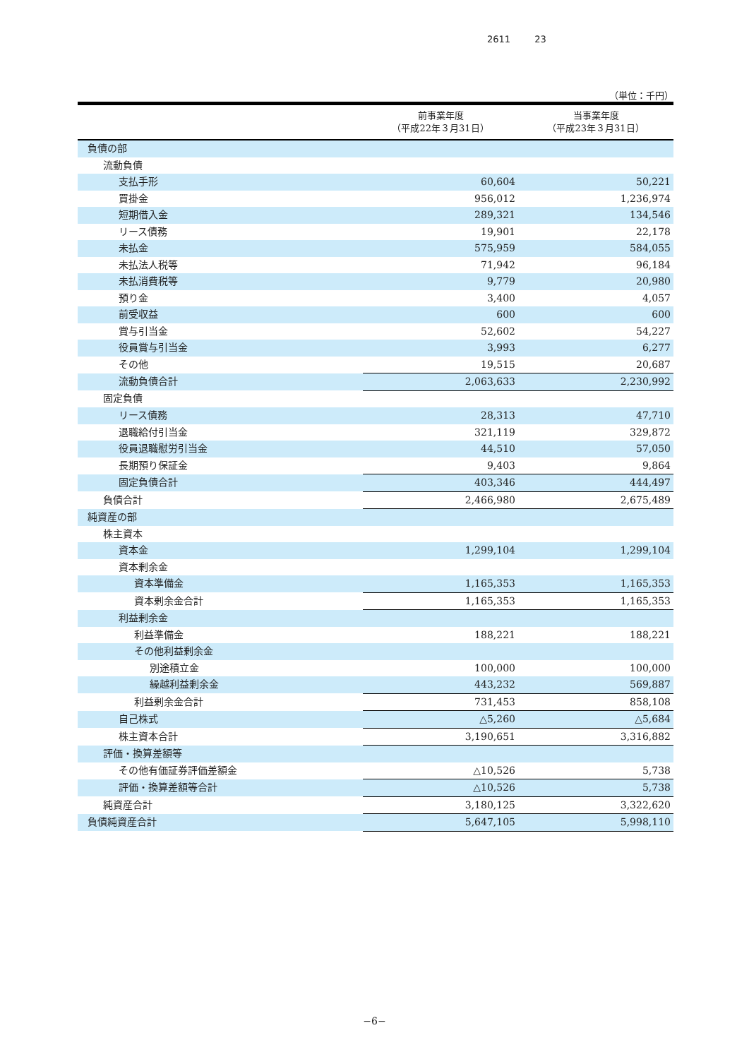2611 23
（単位：千円）
| | 前事業年度 （平成22年３月31日） | 当事業年度 （平成23年３月31日） |
| --- | --- | --- |
| 負債の部 | | |
| 流動負債 | | |
| 支払手形 | 60,604 | 50,221 |
| 買掛金 | 956,012 | 1,236,974 |
| 短期借入金 | 289,321 | 134,546 |
| リース債務 | 19,901 | 22,178 |
| 未払金 | 575,959 | 584,055 |
| 未払法人税等 | 71,942 | 96,184 |
| 未払消費税等 | 9,779 | 20,980 |
| 預り金 | 3,400 | 4,057 |
| 前受収益 | 600 | 600 |
| 賞与引当金 | 52,602 | 54,227 |
| 役員賞与引当金 | 3,993 | 6,277 |
| その他 | 19,515 | 20,687 |
| 流動負債合計 | 2,063,633 | 2,230,992 |
| 固定負債 | | |
| リース債務 | 28,313 | 47,710 |
| 退職給付引当金 | 321,119 | 329,872 |
| 役員退職慰労引当金 | 44,510 | 57,050 |
| 長期預り保証金 | 9,403 | 9,864 |
| 固定負債合計 | 403,346 | 444,497 |
| 負債合計 | 2,466,980 | 2,675,489 |
| 純資産の部 | | |
| 株主資本 | | |
| 資本金 | 1,299,104 | 1,299,104 |
| 資本剰余金 | | |
| 資本準備金 | 1,165,353 | 1,165,353 |
| 資本剰余金合計 | 1,165,353 | 1,165,353 |
| 利益剰余金 | | |
| 利益準備金 | 188,221 | 188,221 |
| その他利益剰余金 | | |
| 別途積立金 | 100,000 | 100,000 |
| 繰越利益剰余金 | 443,232 | 569,887 |
| 利益剰余金合計 | 731,453 | 858,108 |
| 自己株式 | △5,260 | △5,684 |
| 株主資本合計 | 3,190,651 | 3,316,882 |
| 評価・換算差額等 | | |
| その他有価証券評価差額金 | △10,526 | 5,738 |
| 評価・換算差額等合計 | △10,526 | 5,738 |
| 純資産合計 | 3,180,125 | 3,322,620 |
| 負債純資産合計 | 5,647,105 | 5,998,110 |
−6−